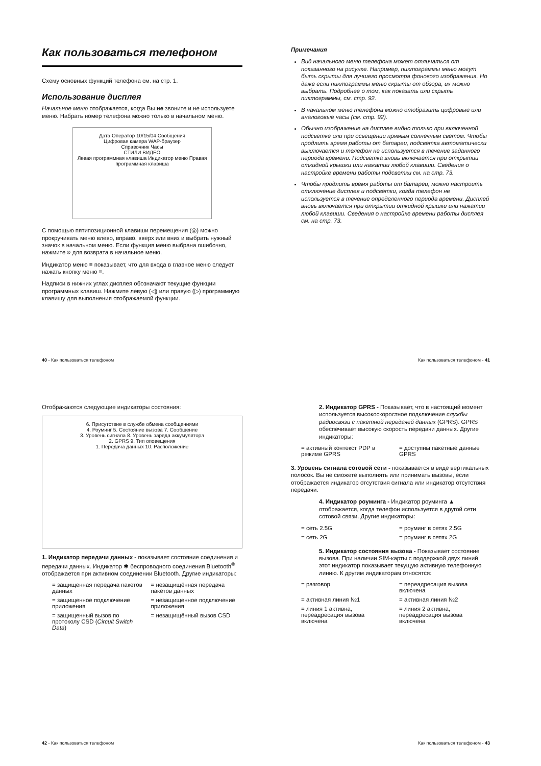Как пользоваться телефоном
Схему основных функций телефона см. на стр. 1.
Использование дисплея
Начальное меню отображается, когда Вы не звоните и не используете меню. Набрать номер телефона можно только в начальном меню.
Дата Оператор 10/15/04 Сообщения
Цифровая камера WAP-браузер
Справочник Часы
СТИЛИ ВИДЕО
Левая программная клавиша Индикатор меню Правая программная клавиша
С помощью пятипозиционной клавиши перемещения (◎) можно прокручивать меню влево, вправо, вверх или вниз и выбрать нужный значок в начальном меню. Если функция меню выбрана ошибочно, нажмите ⎋ для возврата в начальное меню.
Индикатор меню ≡ показывает, что для входа в главное меню следует нажать кнопку меню ≡.
Надписи в нижних углах дисплея обозначают текущие функции программных клавиш. Нажмите левую (◁) или правую (▷) программную клавишу для выполнения отображаемой функции.
40 - Как пользоваться телефоном
Примечания
Вид начального меню телефона может отличаться от показанного на рисунке. Например, пиктограммы меню могут быть скрыты для лучшего просмотра фонового изображения. Но даже если пиктограммы меню скрыты от обзора, их можно выбрать. Подробнее о том, как показать или скрыть пиктограммы, см. стр. 92.
В начальном меню телефона можно отобразить цифровые или аналоговые часы (см. стр. 92).
Обычно изображение на дисплее видно только при включенной подсветке или при освещении прямым солнечным светом. Чтобы продлить время работы от батареи, подсветка автоматически выключается и телефон не используется в течение заданного периода времени. Подсветка вновь включается при открытии откидной крышки или нажатии любой клавиши. Сведения о настройке времени работы подсветки см. на стр. 73.
Чтобы продлить время работы от батареи, можно настроить отключение дисплея и подсветки, когда телефон не используется в течение определенного периода времени. Дисплей вновь включается при открытии откидной крышки или нажатии любой клавиши. Сведения о настройке времени работы дисплея см. на стр. 73.
Как пользоваться телефоном - 41
Отображаются следующие индикаторы состояния:
6. Присутствие в службе обмена сообщениями
4. Роуминг 5. Состояние вызова 7. Сообщение
3. Уровень сигнала 8. Уровень заряда аккумулятора
2. GPRS 9. Тип оповещения
1. Передача данных 10. Расположение
1. Индикатор передачи данных - показывает состояние соединения и передачи данных. Индикатор ✱ беспроводного соединения Bluetooth<sup>®</sup> отображается при активном соединении Bluetooth. Другие индикаторы:
= защищенная передача пакетов данных
= незащищённая передача пакетов данных
= защищенное подключение приложения
= незащищенное подключение приложения
= защищенный вызов по протоколу CSD (Circuit Switch Data)
= незащищённый вызов CSD
42 - Как пользоваться телефоном
2. Индикатор GPRS - Показывает, что в настоящий момент используется высокоскоростное подключение службы радиосвязи с пакетной передачей данных (GPRS). GPRS обеспечивает высокую скорость передачи данных. Другие индикаторы:
= активный контекст PDP в режиме GPRS
= доступны пакетные данные GPRS
3. Уровень сигнала сотовой сети - показывается в виде вертикальных полосок. Вы не сможете выполнять или принимать вызовы, если отображается индикатор отсутствия сигнала или индикатор отсутствия передачи.
4. Индикатор роуминга - Индикатор роуминга ▲ отображается, когда телефон используется в другой сети сотовой связи. Другие индикаторы:
= сеть 2.5G
= роуминг в сетях 2.5G
= сеть 2G
= роуминг в сетях 2G
5. Индикатор состояния вызова - Показывает состояние вызова. При наличии SIM-карты с поддержкой двух линий этот индикатор показывает текущую активную телефонную линию. К другим индикаторам относятся:
= разговор
= переадресация вызова включена
= активная линия №1
= активная линия №2
= линия 1 активна, переадресация вызова включена
= линия 2 активна, переадресация вызова включена
Как пользоваться телефоном - 43